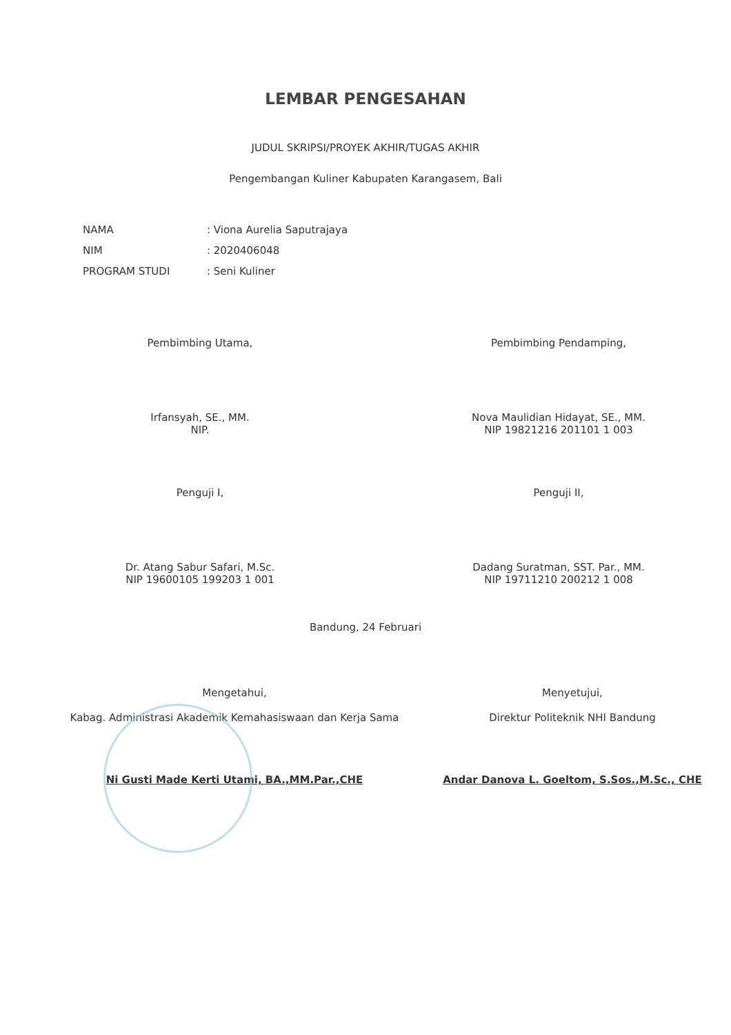LEMBAR PENGESAHAN
JUDUL SKRIPSI/PROYEK AKHIR/TUGAS AKHIR
Pengembangan Kuliner Kabupaten Karangasem, Bali
| NAMA | : Viona Aurelia Saputrajaya |
| NIM | : 2020406048 |
| PROGRAM STUDI | : Seni Kuliner |
Pembimbing Utama,
Irfansyah, SE., MM.
NIP.
Pembimbing Pendamping,
Nova Maulidian Hidayat, SE., MM.
NIP 19821216 201101 1 003
Penguji I,
Dr. Atang Sabur Safari, M.Sc.
NIP 19600105 199203 1 001
Penguji II,
Dadang Suratman, SST. Par., MM.
NIP 19711210 200212 1 008
Bandung, 24 Februari
Mengetahui,
Kabag. Administrasi Akademik Kemahasiswaan dan Kerja Sama
Ni Gusti Made Kerti Utami, BA.,MM.Par.,CHE
Menyetujui,
Direktur Politeknik NHI Bandung
Andar Danova L. Goeltom, S.Sos.,M.Sc., CHE